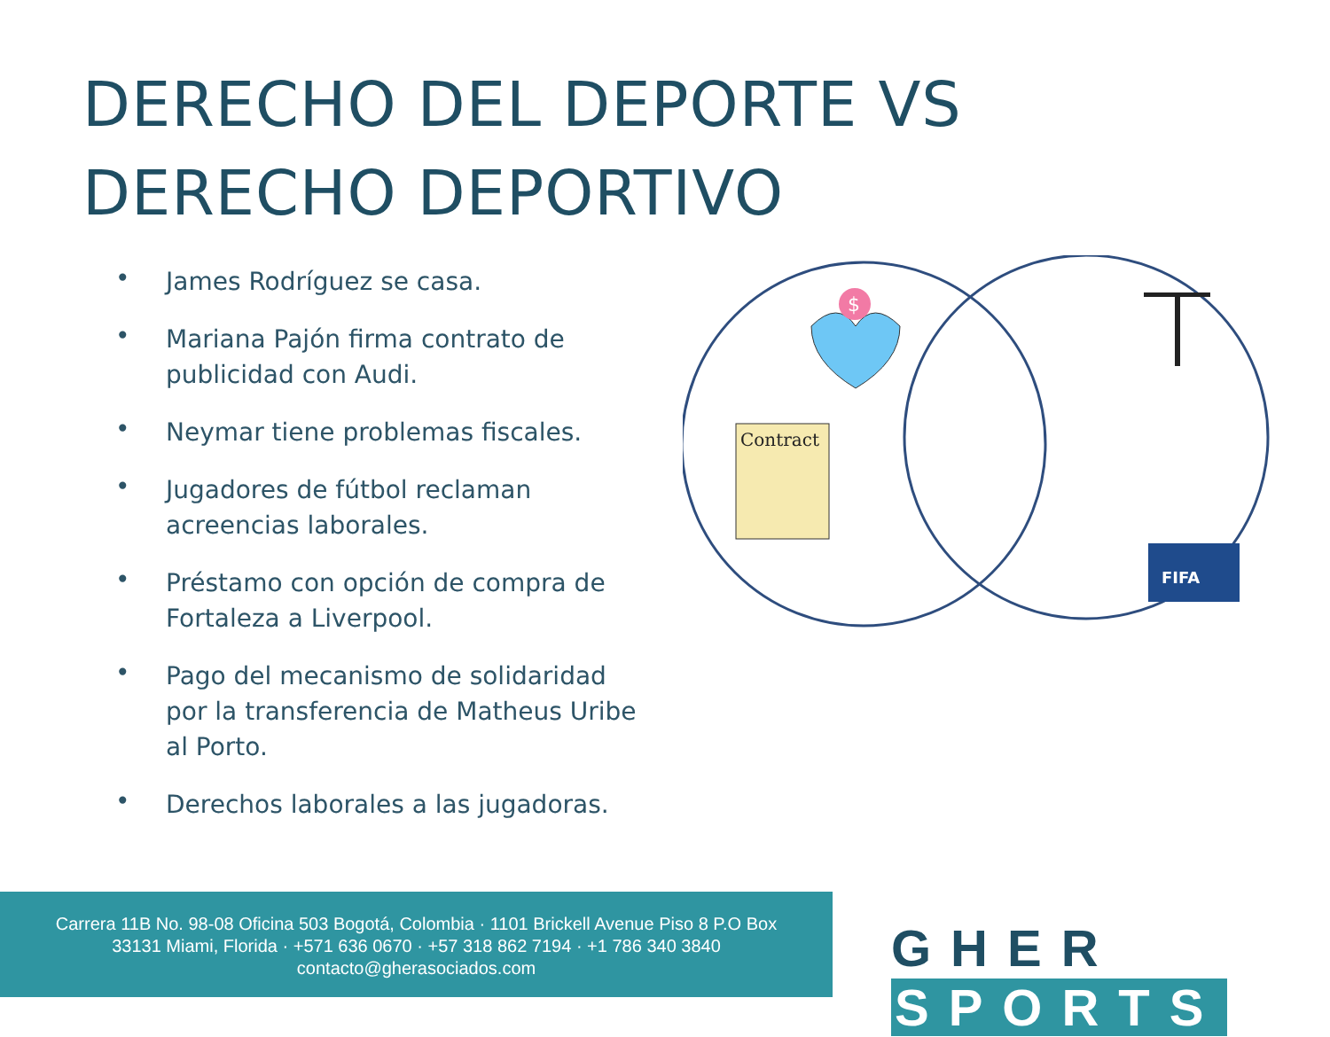DERECHO DEL DEPORTE VS
DERECHO DEPORTIVO
• James Rodríguez se casa.
• Mariana Pajón firma contrato de publicidad con Audi.
• Neymar tiene problemas fiscales.
• Jugadores de fútbol reclaman acreencias laborales.
• Préstamo con opción de compra de Fortaleza a Liverpool.
• Pago del mecanismo de solidaridad por la transferencia de Matheus Uribe al Porto.
• Derechos laborales a las jugadoras.
$
Contract
FIFA
Carrera 11B No. 98-08 Oficina 503 Bogotá, Colombia · 1101 Brickell Avenue Piso 8 P.O Box
33131 Miami, Florida · +571 636 0670 · +57 318 862 7194 · +1 786 340 3840
contacto@gherasociados.com
GHER SPORTS